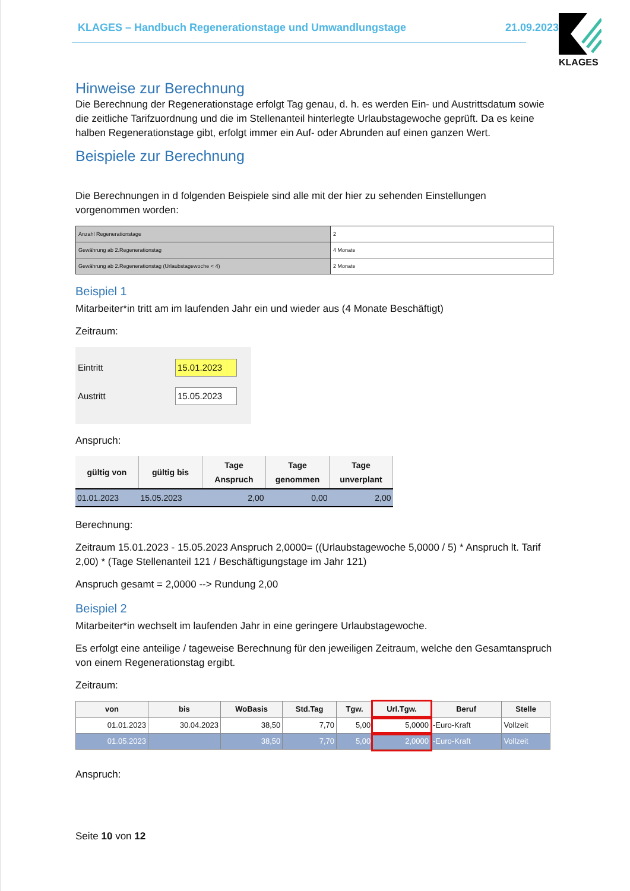KLAGES – Handbuch Regenerationstage und Umwandlungstage 21.09.2023
KLAGES
Hinweise zur Berechnung
Die Berechnung der Regenerationstage erfolgt Tag genau, d. h. es werden Ein- und Austrittsdatum sowie die zeitliche Tarifzuordnung und die im Stellenanteil hinterlegte Urlaubstagewoche geprüft. Da es keine halben Regenerationstage gibt, erfolgt immer ein Auf- oder Abrunden auf einen ganzen Wert.
Beispiele zur Berechnung
Die Berechnungen in d folgenden Beispiele sind alle mit der hier zu sehenden Einstellungen vorgenommen worden:
| Anzahl Regenerationstage | 2 |
| Gewährung ab 2.Regenerationstag | 4 Monate |
| Gewährung ab 2.Regenerationstag (Urlaubstagewoche < 4) | 2 Monate |
Beispiel 1
Mitarbeiter*in tritt am im laufenden Jahr ein und wieder aus (4 Monate Beschäftigt)
Zeitraum:
Eintritt 15.01.2023
Austritt 15.05.2023
Anspruch:
| gültig von | gültig bis | Tage Anspruch | Tage genommen | Tage unverplant |
| --- | --- | --- | --- | --- |
| 01.01.2023 | 15.05.2023 | 2,00 | 0,00 | 2,00 |
Berechnung:
Zeitraum 15.01.2023 - 15.05.2023 Anspruch 2,0000= ((Urlaubstagewoche 5,0000 / 5) * Anspruch lt. Tarif 2,00) * (Tage Stellenanteil 121 / Beschäftigungstage im Jahr 121)
Anspruch gesamt = 2,0000 --> Rundung 2,00
Beispiel 2
Mitarbeiter*in wechselt im laufenden Jahr in eine geringere Urlaubstagewoche.
Es erfolgt eine anteilige / tageweise Berechnung für den jeweiligen Zeitraum, welche den Gesamtanspruch von einem Regenerationstag ergibt.
Zeitraum:
| von | bis | WoBasis | Std.Tag | Tgw. | Url.Tgw. | Beruf | Stelle |
| --- | --- | --- | --- | --- | --- | --- | --- |
| 01.01.2023 | 30.04.2023 | 38,50 | 7,70 | 5,00 | 5,0000 | -Euro-Kraft | Vollzeit |
| 01.05.2023 | | 38,50 | 7,70 | 5,00 | 2,0000 | -Euro-Kraft | Vollzeit |
Anspruch:
Seite 10 von 12